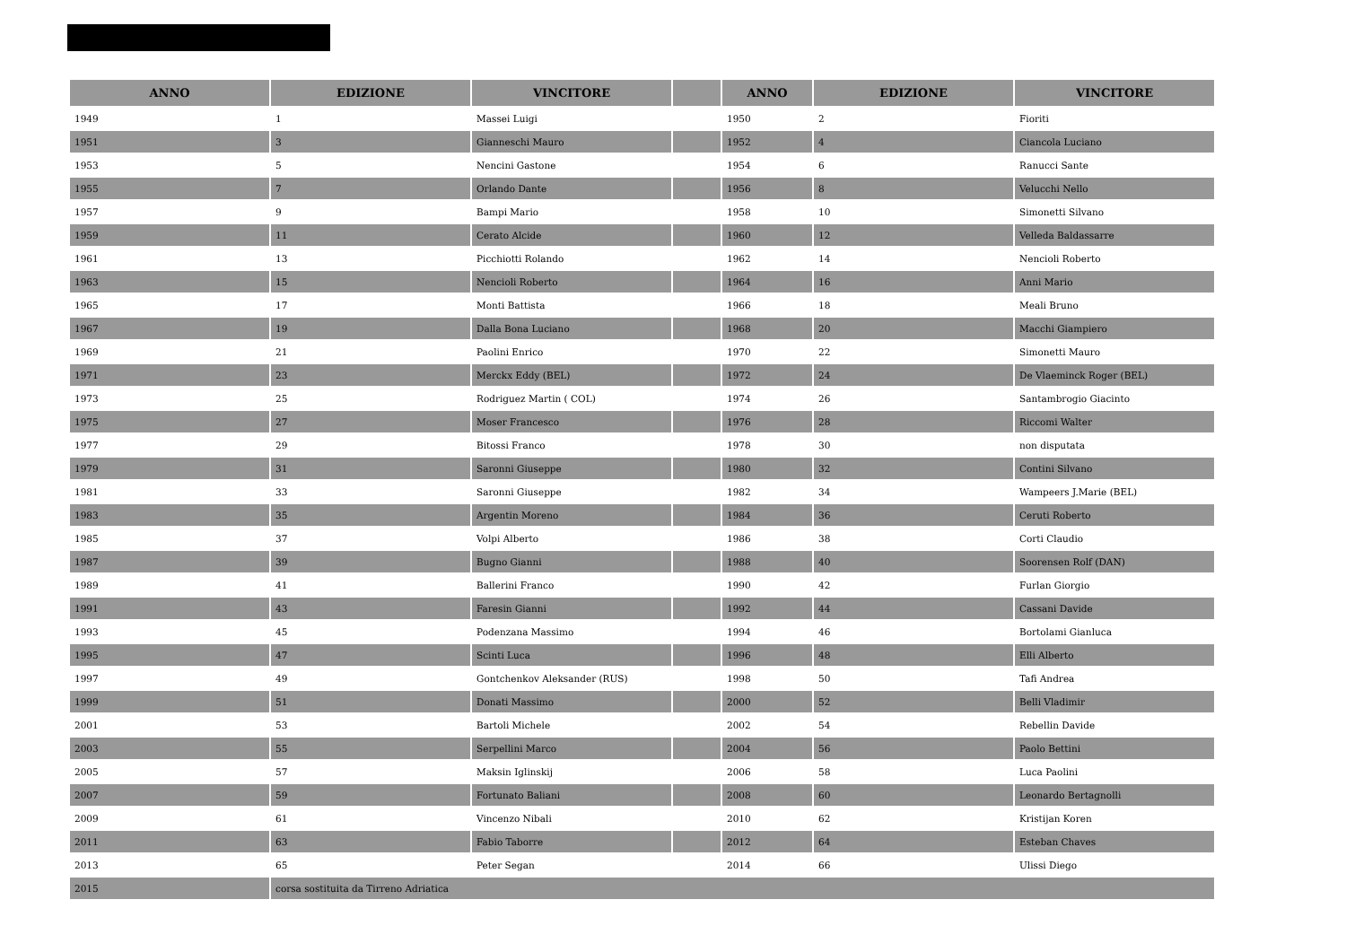| ANNO | EDIZIONE | VINCITORE | | ANNO | EDIZIONE | VINCITORE |
| --- | --- | --- | --- | --- | --- | --- |
| 1949 | 1 | Massei Luigi | | 1950 | 2 | Fioriti |
| 1951 | 3 | Gianneschi Mauro | | 1952 | 4 | Ciancola Luciano |
| 1953 | 5 | Nencini Gastone | | 1954 | 6 | Ranucci Sante |
| 1955 | 7 | Orlando Dante | | 1956 | 8 | Velucchi Nello |
| 1957 | 9 | Bampi Mario | | 1958 | 10 | Simonetti Silvano |
| 1959 | 11 | Cerato Alcide | | 1960 | 12 | Velleda Baldassarre |
| 1961 | 13 | Picchiotti Rolando | | 1962 | 14 | Nencioli Roberto |
| 1963 | 15 | Nencioli Roberto | | 1964 | 16 | Anni Mario |
| 1965 | 17 | Monti Battista | | 1966 | 18 | Meali Bruno |
| 1967 | 19 | Dalla Bona Luciano | | 1968 | 20 | Macchi Giampiero |
| 1969 | 21 | Paolini Enrico | | 1970 | 22 | Simonetti Mauro |
| 1971 | 23 | Merckx Eddy (BEL) | | 1972 | 24 | De Vlaeminck Roger (BEL) |
| 1973 | 25 | Rodriguez Martin ( COL) | | 1974 | 26 | Santambrogio Giacinto |
| 1975 | 27 | Moser Francesco | | 1976 | 28 | Riccomi Walter |
| 1977 | 29 | Bitossi Franco | | 1978 | 30 | non disputata |
| 1979 | 31 | Saronni Giuseppe | | 1980 | 32 | Contini Silvano |
| 1981 | 33 | Saronni Giuseppe | | 1982 | 34 | Wampeers J.Marie (BEL) |
| 1983 | 35 | Argentin Moreno | | 1984 | 36 | Ceruti Roberto |
| 1985 | 37 | Volpi Alberto | | 1986 | 38 | Corti Claudio |
| 1987 | 39 | Bugno Gianni | | 1988 | 40 | Soorensen Rolf (DAN) |
| 1989 | 41 | Ballerini Franco | | 1990 | 42 | Furlan Giorgio |
| 1991 | 43 | Faresin Gianni | | 1992 | 44 | Cassani Davide |
| 1993 | 45 | Podenzana Massimo | | 1994 | 46 | Bortolami Gianluca |
| 1995 | 47 | Scinti Luca | | 1996 | 48 | Elli Alberto |
| 1997 | 49 | Gontchenkov Aleksander (RUS) | | 1998 | 50 | Tafi Andrea |
| 1999 | 51 | Donati Massimo | | 2000 | 52 | Belli Vladimir |
| 2001 | 53 | Bartoli Michele | | 2002 | 54 | Rebellin Davide |
| 2003 | 55 | Serpellini Marco | | 2004 | 56 | Paolo Bettini |
| 2005 | 57 | Maksin Iglinskij | | 2006 | 58 | Luca Paolini |
| 2007 | 59 | Fortunato Baliani | | 2008 | 60 | Leonardo Bertagnolli |
| 2009 | 61 | Vincenzo Nibali | | 2010 | 62 | Kristijan Koren |
| 2011 | 63 | Fabio Taborre | | 2012 | 64 | Esteban Chaves |
| 2013 | 65 | Peter Segan | | 2014 | 66 | Ulissi Diego |
| 2015 | corsa sostituita da Tirreno Adriatica | | | | | |